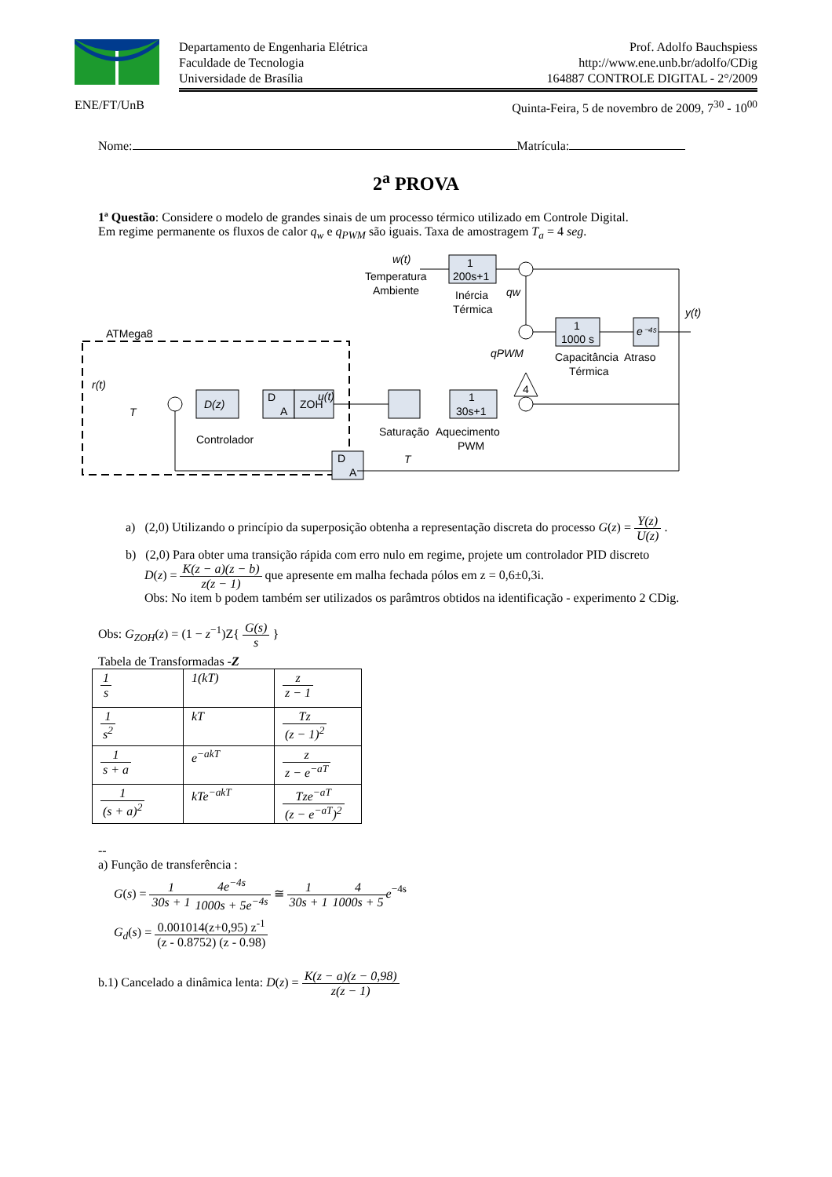Prof. Adolfo Bauchspiess
http://www.ene.unb.br/adolfo/CDig
164887 CONTROLE DIGITAL - 2°/2009
Departamento de Engenharia Elétrica
Faculdade de Tecnologia
Universidade de Brasília
ENE/FT/UnB Quinta-Feira, 5 de novembro de 2009, 7<sup>30</sup> - 10<sup>00</sup>
Nome: Matrícula:
2<sup>a</sup> PROVA
1ª Questão: Considere o modelo de grandes sinais de um processo térmico utilizado em Controle Digital.
Em regime permanente os fluxos de calor q<sub>w</sub> e q<sub>PWM</sub> são iguais. Taxa de amostragem T<sub>a</sub> = 4 seg.
w(t)
Temperatura
Ambiente
1
200s+1
Inércia
Térmica
qw
1
1000 s
e⁻⁴ˢ
y(t)
Capacitância
Térmica
Atraso
qPWM
4
1
30s+1
Saturação
Aquecimento
PWM
ATMega8
r(t)
T
D(z)
D
A
ZOH
u(t)
Controlador
D
A
T
a) (2,0) Utilizando o princípio da superposição obtenha a representação discreta do processo G(z) = Y(z) U(z) .
b) (2,0) Para obter uma transição rápida com erro nulo em regime, projete um controlador PID discreto
D(z) = K(z − a)(z − b) z(z − 1) que apresente em malha fechada pólos em z = 0,6±0,3i.
Obs: No item b podem também ser utilizados os parâmtros obtidos na identificação - experimento 2 CDig.
Obs: G<sub>ZOH</sub>(z) = (1 − z<sup>−1</sup>)Z{ G(s) s }
Tabela de Transformadas -Z
| 1 s | 1(kT) | z z − 1 |
| 1 s<sup>2</sup> | kT | Tz (z − 1)<sup>2</sup> |
| 1 s + a | e<sup>−akT</sup> | z z − e<sup>−aT</sup> |
| 1 (s + a)<sup>2</sup> | kTe<sup>−akT</sup> | Tze<sup>−aT</sup> (z − e<sup>−aT</sup>)<sup>2</sup> |
--
a) Função de transferência :
G(s) = 1 30s + 14e<sup>−4s</sup> 1000s + 5e<sup>−4s</sup> ≅ 1 30s + 14 1000s + 5 e<sup>−4s</sup>
G<sub>d</sub>(s) = 0.001014(z+0,95) z<sup>-1</sup> (z - 0.8752) (z - 0.98)
b.1) Cancelado a dinâmica lenta: D(z) = K(z − a)(z − 0,98) z(z − 1)